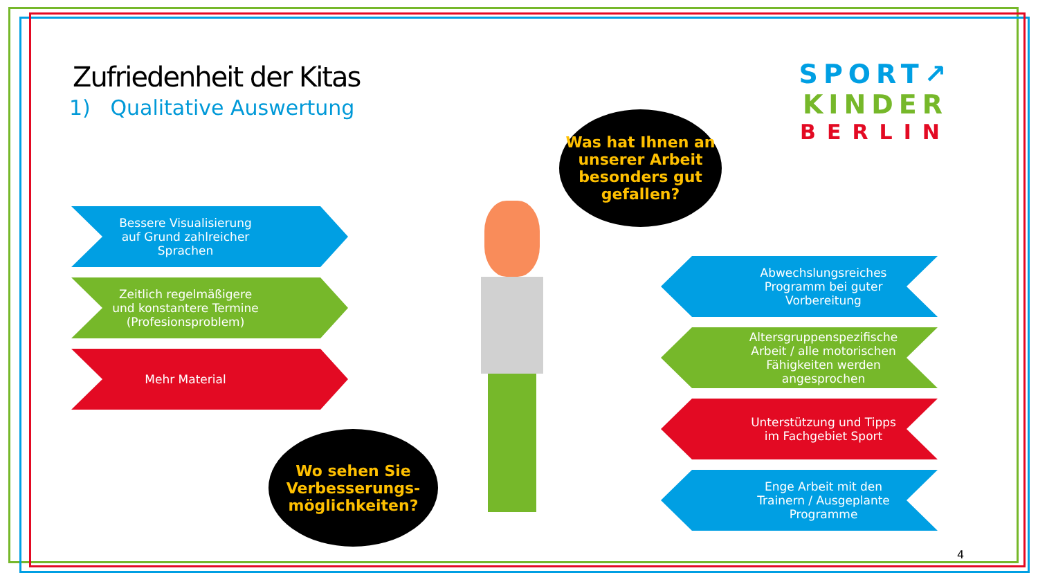Zufriedenheit der Kitas
1) Qualitative Auswertung
SPORT↗
KINDER
BERLIN
Was hat Ihnen an unserer Arbeit besonders gut gefallen?
Bessere Visualisierung auf Grund zahlreicher Sprachen
Zeitlich regelmäßigere und konstantere Termine (Profesionsproblem)
Mehr Material
Abwechslungsreiches Programm bei guter Vorbereitung
Altersgruppenspezifische Arbeit / alle motorischen Fähigkeiten werden angesprochen
Unterstützung und Tipps im Fachgebiet Sport
Enge Arbeit mit den Trainern / Ausgeplante Programme
Wo sehen Sie Verbesserungs-möglichkeiten?
4